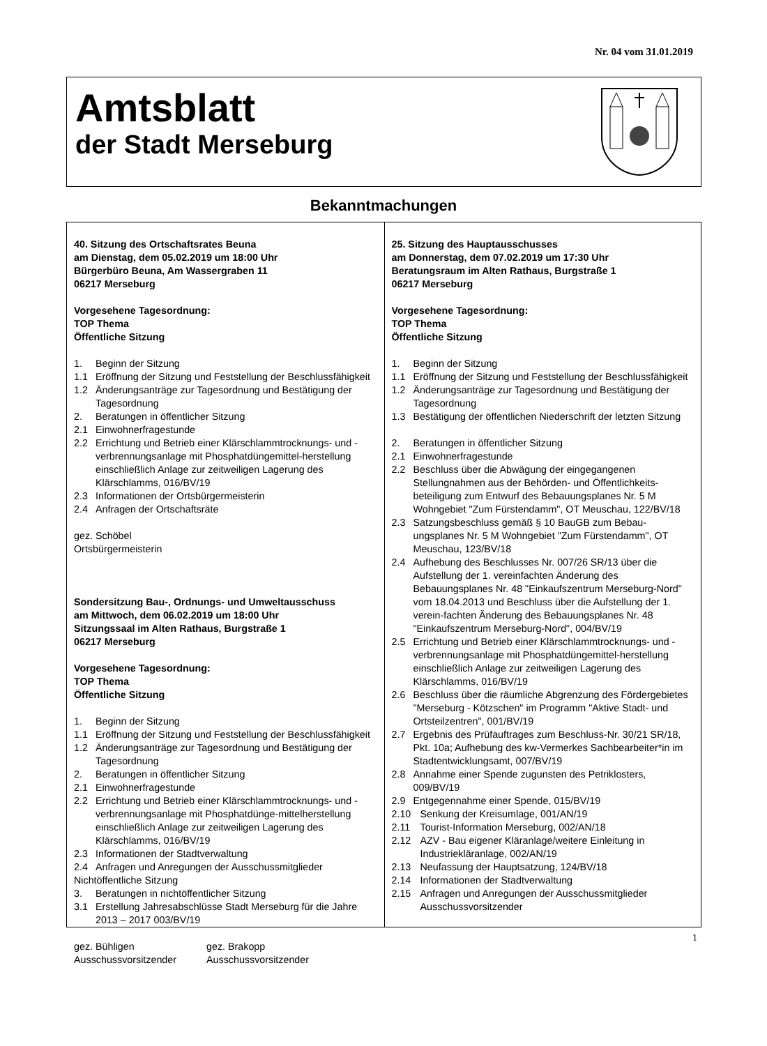Nr. 04 vom 31.01.2019
Amtsblatt
der Stadt Merseburg
Bekanntmachungen
40. Sitzung des Ortschaftsrates Beuna
am Dienstag, dem 05.02.2019 um 18:00 Uhr
Bürgerbüro Beuna, Am Wassergraben 11
06217 Merseburg
Vorgesehene Tagesordnung:
TOP Thema
Öffentliche Sitzung
1. Beginn der Sitzung
1.1 Eröffnung der Sitzung und Feststellung der Beschlussfähigkeit
1.2 Änderungsanträge zur Tagesordnung und Bestätigung der Tagesordnung
2. Beratungen in öffentlicher Sitzung
2.1 Einwohnerfragestunde
2.2 Errichtung und Betrieb einer Klärschlammtrocknungs- und -verbrennungsanlage mit Phosphatdüngemittel-herstellung einschließlich Anlage zur zeitweiligen Lagerung des Klärschlamms, 016/BV/19
2.3 Informationen der Ortsbürgermeisterin
2.4 Anfragen der Ortschaftsräte
gez. Schöbel
Ortsbürgermeisterin
Sondersitzung Bau-, Ordnungs- und Umweltausschuss
am Mittwoch, dem 06.02.2019 um 18:00 Uhr
Sitzungssaal im Alten Rathaus, Burgstraße 1
06217 Merseburg
Vorgesehene Tagesordnung:
TOP Thema
Öffentliche Sitzung
1. Beginn der Sitzung
1.1 Eröffnung der Sitzung und Feststellung der Beschlussfähigkeit
1.2 Änderungsanträge zur Tagesordnung und Bestätigung der Tagesordnung
2. Beratungen in öffentlicher Sitzung
2.1 Einwohnerfragestunde
2.2 Errichtung und Betrieb einer Klärschlammtrocknungs- und -verbrennungsanlage mit Phosphatdünge-mittelherstellung einschließlich Anlage zur zeitweiligen Lagerung des Klärschlamms, 016/BV/19
2.3 Informationen der Stadtverwaltung
2.4 Anfragen und Anregungen der Ausschussmitglieder
Nichtöffentliche Sitzung
3. Beratungen in nichtöffentlicher Sitzung
3.1 Erstellung Jahresabschlüsse Stadt Merseburg für die Jahre 2013 – 2017 003/BV/19
gez. Bühligen
Ausschussvorsitzender
gez. Brakopp
Ausschussvorsitzender
25. Sitzung des Hauptausschusses
am Donnerstag, dem 07.02.2019 um 17:30 Uhr
Beratungsraum im Alten Rathaus, Burgstraße 1
06217 Merseburg
Vorgesehene Tagesordnung:
TOP Thema
Öffentliche Sitzung
1. Beginn der Sitzung
1.1 Eröffnung der Sitzung und Feststellung der Beschlussfähigkeit
1.2 Änderungsanträge zur Tagesordnung und Bestätigung der Tagesordnung
1.3 Bestätigung der öffentlichen Niederschrift der letzten Sitzung
2. Beratungen in öffentlicher Sitzung
2.1 Einwohnerfragestunde
2.2 Beschluss über die Abwägung der eingegangenen Stellungnahmen aus der Behörden- und Öffentlichkeits-beteiligung zum Entwurf des Bebauungsplanes Nr. 5 M Wohngebiet "Zum Fürstendamm", OT Meuschau, 122/BV/18
2.3 Satzungsbeschluss gemäß § 10 BauGB zum Bebau-ungsplanes Nr. 5 M Wohngebiet "Zum Fürstendamm", OT Meuschau, 123/BV/18
2.4 Aufhebung des Beschlusses Nr. 007/26 SR/13 über die Aufstellung der 1. vereinfachten Änderung des Bebauungsplanes Nr. 48 "Einkaufszentrum Merseburg-Nord" vom 18.04.2013 und Beschluss über die Aufstellung der 1. verein-fachten Änderung des Bebauungsplanes Nr. 48 "Einkaufszentrum Merseburg-Nord", 004/BV/19
2.5 Errichtung und Betrieb einer Klärschlammtrocknungs- und -verbrennungsanlage mit Phosphatdüngemittel-herstellung einschließlich Anlage zur zeitweiligen Lagerung des Klärschlamms, 016/BV/19
2.6 Beschluss über die räumliche Abgrenzung des Fördergebietes "Merseburg - Kötzschen" im Programm "Aktive Stadt- und Ortsteilzentren", 001/BV/19
2.7 Ergebnis des Prüfauftrages zum Beschluss-Nr. 30/21 SR/18, Pkt. 10a; Aufhebung des kw-Vermerkes Sachbearbeiter*in im Stadtentwicklungsamt, 007/BV/19
2.8 Annahme einer Spende zugunsten des Petriklosters, 009/BV/19
2.9 Entgegennahme einer Spende, 015/BV/19
2.10 Senkung der Kreisumlage, 001/AN/19
2.11 Tourist-Information Merseburg, 002/AN/18
2.12 AZV - Bau eigener Kläranlage/weitere Einleitung in Industriekläranlage, 002/AN/19
2.13 Neufassung der Hauptsatzung, 124/BV/18
2.14 Informationen der Stadtverwaltung
2.15 Anfragen und Anregungen der Ausschussmitglieder Ausschussvorsitzender
1